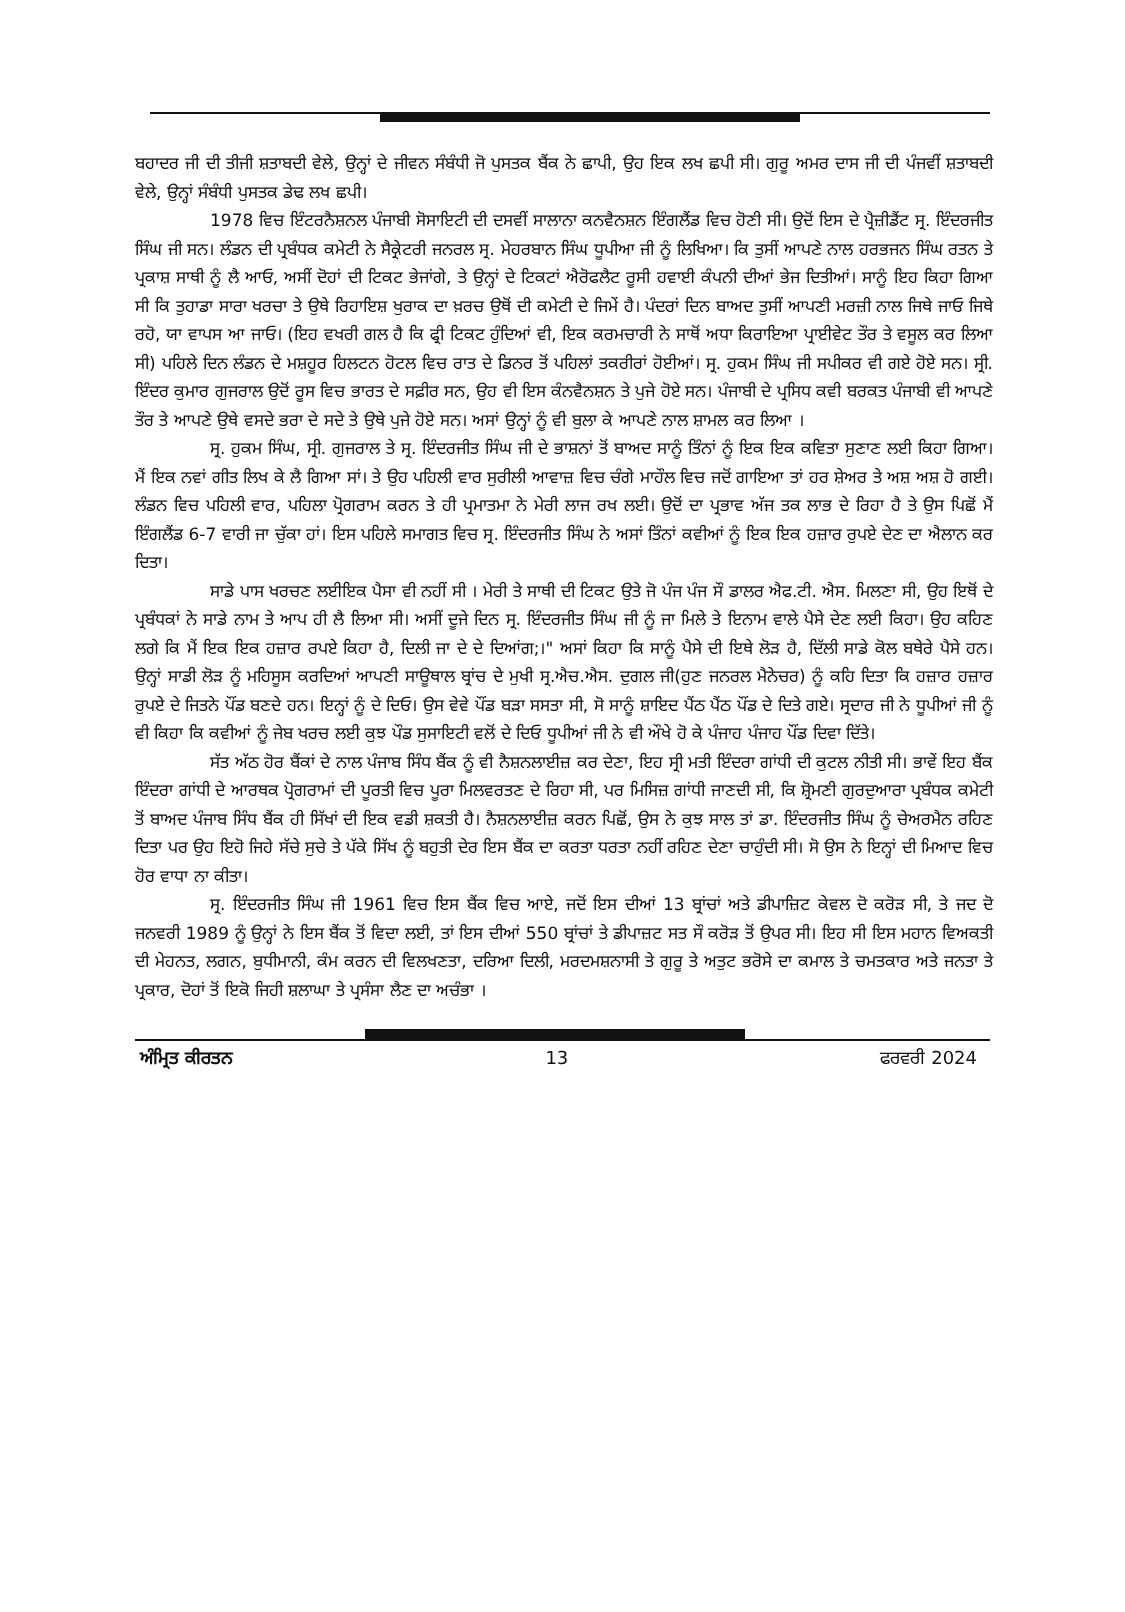ਬਹਾਦਰ ਜੀ ਦੀ ਤੀਜੀ ਸ਼ਤਾਬਦੀ ਵੇਲੇ, ਉਨ੍ਹਾਂ ਦੇ ਜੀਵਨ ਸੰਬੰਧੀ ਜੋ ਪੁਸਤਕ ਬੈਂਕ ਨੇ ਛਾਪੀ, ਉਹ ਇਕ ਲਖ ਛਪੀ ਸੀ। ਗੁਰੂ ਅਮਰ ਦਾਸ ਜੀ ਦੀ ਪੰਜਵੀਂ ਸ਼ਤਾਬਦੀ ਵੇਲੇ, ਉਨ੍ਹਾਂ ਸੰਬੰਧੀ ਪੁਸਤਕ ਡੇਢ ਲਖ ਛਪੀ।
1978 ਵਿਚ ਇੰਟਰਨੈਸ਼ਨਲ ਪੰਜਾਬੀ ਸੋਸਾਇਟੀ ਦੀ ਦਸਵੀਂ ਸਾਲਾਨਾ ਕਨਵੈਨਸ਼ਨ ਇੰਗਲੈਂਡ ਵਿਚ ਹੋਣੀ ਸੀ। ਉਦੋਂ ਇਸ ਦੇ ਪ੍ਰੈਜ਼ੀਡੈਂਟ ਸ੍ਰ. ਇੰਦਰਜੀਤ ਸਿੰਘ ਜੀ ਸਨ। ਲੰਡਨ ਦੀ ਪ੍ਰਬੰਧਕ ਕਮੇਟੀ ਨੇ ਸੈਕ੍ਰੇਟਰੀ ਜਨਰਲ ਸ੍ਰ. ਮੇਹਰਬਾਨ ਸਿੰਘ ਧੂਪੀਆ ਜੀ ਨੂੰ ਲਿਖਿਆ। ਕਿ ਤੁਸੀਂ ਆਪਣੇ ਨਾਲ ਹਰਭਜਨ ਸਿੰਘ ਰਤਨ ਤੇ ਪ੍ਰਕਾਸ਼ ਸਾਥੀ ਨੂੰ ਲੈ ਆਓ, ਅਸੀਂ ਦੋਹਾਂ ਦੀ ਟਿਕਟ ਭੇਜਾਂਗੇ, ਤੇ ਉਨ੍ਹਾਂ ਦੇ ਟਿਕਟਾਂ ਐਰੋਫਲੈਟ ਰੂਸੀ ਹਵਾਈ ਕੰਪਨੀ ਦੀਆਂ ਭੇਜ ਦਿਤੀਆਂ। ਸਾਨੂੰ ਇਹ ਕਿਹਾ ਗਿਆ ਸੀ ਕਿ ਤੁਹਾਡਾ ਸਾਰਾ ਖਰਚਾ ਤੇ ਉਥੇ ਰਿਹਾਇਸ਼ ਖੁਰਾਕ ਦਾ ਖ਼ਰਚ ਉਥੋਂ ਦੀ ਕਮੇਟੀ ਦੇ ਜਿਮੇਂ ਹੈ। ਪੰਦਰਾਂ ਦਿਨ ਬਾਅਦ ਤੁਸੀਂ ਆਪਣੀ ਮਰਜ਼ੀ ਨਾਲ ਜਿਥੇ ਜਾਓ ਜਿਥੇ ਰਹੋ, ਯਾ ਵਾਪਸ ਆ ਜਾਓ। (ਇਹ ਵਖਰੀ ਗਲ ਹੈ ਕਿ ਫ੍ਰੀ ਟਿਕਟ ਹੁੰਦਿਆਂ ਵੀ, ਇਕ ਕਰਮਚਾਰੀ ਨੇ ਸਾਥੋਂ ਅਧਾ ਕਿਰਾਇਆ ਪ੍ਰਾਈਵੇਟ ਤੌਰ ਤੇ ਵਸੂਲ ਕਰ ਲਿਆ ਸੀ) ਪਹਿਲੇ ਦਿਨ ਲੰਡਨ ਦੇ ਮਸ਼ਹੂਰ ਹਿਲਟਨ ਹੋਟਲ ਵਿਚ ਰਾਤ ਦੇ ਡਿਨਰ ਤੋਂ ਪਹਿਲਾਂ ਤਕਰੀਰਾਂ ਹੋਈਆਂ। ਸ੍ਰ. ਹੁਕਮ ਸਿੰਘ ਜੀ ਸਪੀਕਰ ਵੀ ਗਏ ਹੋਏ ਸਨ। ਸ੍ਰੀ. ਇੰਦਰ ਕੁਮਾਰ ਗੁਜਰਾਲ ਉਦੋਂ ਰੂਸ ਵਿਚ ਭਾਰਤ ਦੇ ਸਫ਼ੀਰ ਸਨ, ਉਹ ਵੀ ਇਸ ਕੰਨਵੈਨਸ਼ਨ ਤੇ ਪੁਜੇ ਹੋਏ ਸਨ। ਪੰਜਾਬੀ ਦੇ ਪ੍ਰਸਿਧ ਕਵੀ ਬਰਕਤ ਪੰਜਾਬੀ ਵੀ ਆਪਣੇ ਤੌਰ ਤੇ ਆਪਣੇ ਉਥੇ ਵਸਦੇ ਭਰਾ ਦੇ ਸਦੇ ਤੇ ਉਥੇ ਪੁਜੇ ਹੋਏ ਸਨ। ਅਸਾਂ ਉਨ੍ਹਾਂ ਨੂੰ ਵੀ ਬੁਲਾ ਕੇ ਆਪਣੇ ਨਾਲ ਸ਼ਾਮਲ ਕਰ ਲਿਆ ।
ਸ੍ਰ. ਹੁਕਮ ਸਿੰਘ, ਸ੍ਰੀ. ਗੁਜਰਾਲ ਤੇ ਸ੍ਰ. ਇੰਦਰਜੀਤ ਸਿੰਘ ਜੀ ਦੇ ਭਾਸ਼ਨਾਂ ਤੋਂ ਬਾਅਦ ਸਾਨੂੰ ਤਿੰਨਾਂ ਨੂੰ ਇਕ ਇਕ ਕਵਿਤਾ ਸੁਣਾਣ ਲਈ ਕਿਹਾ ਗਿਆ। ਮੈਂ ਇਕ ਨਵਾਂ ਗੀਤ ਲਿਖ ਕੇ ਲੈ ਗਿਆ ਸਾਂ। ਤੇ ਉਹ ਪਹਿਲੀ ਵਾਰ ਸੁਰੀਲੀ ਆਵਾਜ਼ ਵਿਚ ਚੰਗੇ ਮਾਹੌਲ ਵਿਚ ਜਦੋਂ ਗਾਇਆ ਤਾਂ ਹਰ ਸ਼ੇਅਰ ਤੇ ਅਸ਼ ਅਸ਼ ਹੋ ਗਈ। ਲੰਡਨ ਵਿਚ ਪਹਿਲੀ ਵਾਰ, ਪਹਿਲਾ ਪ੍ਰੋਗਰਾਮ ਕਰਨ ਤੇ ਹੀ ਪ੍ਰਮਾਤਮਾ ਨੇ ਮੇਰੀ ਲਾਜ ਰਖ ਲਈ। ਉਦੋਂ ਦਾ ਪ੍ਰਭਾਵ ਅੱਜ ਤਕ ਲਾਭ ਦੇ ਰਿਹਾ ਹੈ ਤੇ ਉਸ ਪਿਛੋਂ ਮੈਂ ਇੰਗਲੈਂਡ 6-7 ਵਾਰੀ ਜਾ ਚੁੱਕਾ ਹਾਂ। ਇਸ ਪਹਿਲੇ ਸਮਾਗਤ ਵਿਚ ਸ੍ਰ. ਇੰਦਰਜੀਤ ਸਿੰਘ ਨੇ ਅਸਾਂ ਤਿੰਨਾਂ ਕਵੀਆਂ ਨੂੰ ਇਕ ਇਕ ਹਜ਼ਾਰ ਰੁਪਏ ਦੇਣ ਦਾ ਐਲਾਨ ਕਰ ਦਿਤਾ।
ਸਾਡੇ ਪਾਸ ਖਰਚਣ ਲਈਇਕ ਪੈਸਾ ਵੀ ਨਹੀਂ ਸੀ । ਮੇਰੀ ਤੇ ਸਾਥੀ ਦੀ ਟਿਕਟ ਉਤੇ ਜੋ ਪੰਜ ਪੰਜ ਸੌ ਡਾਲਰ ਐਫ.ਟੀ. ਐਸ. ਮਿਲਣਾ ਸੀ, ਉਹ ਇਥੋਂ ਦੇ ਪ੍ਰਬੰਧਕਾਂ ਨੇ ਸਾਡੇ ਨਾਮ ਤੇ ਆਪ ਹੀ ਲੈ ਲਿਆ ਸੀ। ਅਸੀਂ ਦੂਜੇ ਦਿਨ ਸ੍ਰ. ਇੰਦਰਜੀਤ ਸਿੰਘ ਜੀ ਨੂੰ ਜਾ ਮਿਲੇ ਤੇ ਇਨਾਮ ਵਾਲੇ ਪੈਸੇ ਦੇਣ ਲਈ ਕਿਹਾ। ਉਹ ਕਹਿਣ ਲਗੇ ਕਿ ਮੈਂ ਇਕ ਇਕ ਹਜ਼ਾਰ ਰਪਏ ਕਿਹਾ ਹੈ, ਦਿਲੀ ਜਾ ਦੇ ਦੇ ਦਿਆਂਗ;।" ਅਸਾਂ ਕਿਹਾ ਕਿ ਸਾਨੂੰ ਪੈਸੇ ਦੀ ਇਥੇ ਲੋੜ ਹੈ, ਦਿੱਲੀ ਸਾਡੇ ਕੋਲ ਬਥੇਰੇ ਪੈਸੇ ਹਨ। ਉਨ੍ਹਾਂ ਸਾਡੀ ਲੋੜ ਨੂੰ ਮਹਿਸੂਸ ਕਰਦਿਆਂ ਆਪਣੀ ਸਾਊਥਾਲ ਬ੍ਰਾਂਚ ਦੇ ਮੁਖੀ ਸ੍ਰ.ਐਚ.ਐਸ. ਦੁਗਲ ਜੀ(ਹੁਣ ਜਨਰਲ ਮੈਨੇਚਰ) ਨੂੰ ਕਹਿ ਦਿਤਾ ਕਿ ਹਜ਼ਾਰ ਹਜ਼ਾਰ ਰੁਪਏ ਦੇ ਜਿਤਨੇ ਪੌਂਡ ਬਣਦੇ ਹਨ। ਇਨ੍ਹਾਂ ਨੂੰ ਦੇ ਦਿਓ। ਉਸ ਵੇਵੇ ਪੌਂਡ ਬੜਾ ਸਸਤਾ ਸੀ, ਸੋ ਸਾਨੂੰ ਸ਼ਾਇਦ ਪੈਂਠ ਪੈਂਠ ਪੌਂਡ ਦੇ ਦਿਤੇ ਗਏ। ਸ੍ਰਦਾਰ ਜੀ ਨੇ ਧੂਪੀਆਂ ਜੀ ਨੂੰ ਵੀ ਕਿਹਾ ਕਿ ਕਵੀਆਂ ਨੂੰ ਜੇਬ ਖਰਚ ਲਈ ਕੁਝ ਪੌਡ ਸੁਸਾਇਟੀ ਵਲੋਂ ਦੇ ਦਿਓ ਧੂਪੀਆਂ ਜੀ ਨੇ ਵੀ ਔਖੇ ਹੋ ਕੇ ਪੰਜਾਹ ਪੰਜਾਹ ਪੌਂਡ ਦਿਵਾ ਦਿੱਤੇ।
ਸੱਤ ਅੱਠ ਹੋਰ ਬੈਂਕਾਂ ਦੇ ਨਾਲ ਪੰਜਾਬ ਸਿੰਧ ਬੈਂਕ ਨੂੰ ਵੀ ਨੈਸ਼ਨਲਾਈਜ਼ ਕਰ ਦੇਣਾ, ਇਹ ਸ੍ਰੀ ਮਤੀ ਇੰਦਰਾ ਗਾਂਧੀ ਦੀ ਕੁਟਲ ਨੀਤੀ ਸੀ। ਭਾਵੇਂ ਇਹ ਬੈਂਕ ਇੰਦਰਾ ਗਾਂਧੀ ਦੇ ਆਰਥਕ ਪ੍ਰੋਗਰਾਮਾਂ ਦੀ ਪੂਰਤੀ ਵਿਚ ਪੂਰਾ ਮਿਲਵਰਤਣ ਦੇ ਰਿਹਾ ਸੀ, ਪਰ ਮਿਸਿਜ਼ ਗਾਂਧੀ ਜਾਣਦੀ ਸੀ, ਕਿ ਸ਼੍ਰੋਮਣੀ ਗੁਰਦੁਆਰਾ ਪ੍ਰਬੰਧਕ ਕਮੇਟੀ ਤੋਂ ਬਾਅਦ ਪੰਜਾਬ ਸਿੰਧ ਬੈਂਕ ਹੀ ਸਿੱਖਾਂ ਦੀ ਇਕ ਵਡੀ ਸ਼ਕਤੀ ਹੈ। ਨੈਸ਼ਨਲਾਈਜ਼ ਕਰਨ ਪਿਛੋਂ, ਉਸ ਨੇ ਕੁਝ ਸਾਲ ਤਾਂ ਡਾ. ਇੰਦਰਜੀਤ ਸਿੰਘ ਨੂੰ ਚੇਅਰਮੈਨ ਰਹਿਣ ਦਿਤਾ ਪਰ ਉਹ ਇਹੋ ਜਿਹੇ ਸੱਚੇ ਸੁਚੇ ਤੇ ਪੱਕੇ ਸਿੱਖ ਨੂੰ ਬਹੁਤੀ ਦੇਰ ਇਸ ਬੈਂਕ ਦਾ ਕਰਤਾ ਧਰਤਾ ਨਹੀਂ ਰਹਿਣ ਦੇਣਾ ਚਾਹੁੰਦੀ ਸੀ। ਸੋ ਉਸ ਨੇ ਇਨ੍ਹਾਂ ਦੀ ਮਿਆਦ ਵਿਚ ਹੋਰ ਵਾਧਾ ਨਾ ਕੀਤਾ।
ਸ੍ਰ. ਇੰਦਰਜੀਤ ਸਿੰਘ ਜੀ 1961 ਵਿਚ ਇਸ ਬੈਂਕ ਵਿਚ ਆਏ, ਜਦੋਂ ਇਸ ਦੀਆਂ 13 ਬ੍ਰਾਂਚਾਂ ਅਤੇ ਡੀਪਾਜ਼ਿਟ ਕੇਵਲ ਦੋ ਕਰੋੜ ਸੀ, ਤੇ ਜਦ ਦੋ ਜਨਵਰੀ 1989 ਨੂੰ ਉਨ੍ਹਾਂ ਨੇ ਇਸ ਬੈਂਕ ਤੋਂ ਵਿਦਾ ਲਈ, ਤਾਂ ਇਸ ਦੀਆਂ 550 ਬ੍ਰਾਂਚਾਂ ਤੇ ਡੀਪਾਜ਼ਟ ਸਤ ਸੌ ਕਰੋੜ ਤੋਂ ਉਪਰ ਸੀ। ਇਹ ਸੀ ਇਸ ਮਹਾਨ ਵਿਅਕਤੀ ਦੀ ਮੇਹਨਤ, ਲਗਨ, ਬੁਧੀਮਾਨੀ, ਕੰਮ ਕਰਨ ਦੀ ਵਿਲਖਣਤਾ, ਦਰਿਆ ਦਿਲੀ, ਮਰਦਮਸ਼ਨਾਸੀ ਤੇ ਗੁਰੂ ਤੇ ਅਤੁਟ ਭਰੋਸੇ ਦਾ ਕਮਾਲ ਤੇ ਚਮਤਕਾਰ ਅਤੇ ਜਨਤਾ ਤੇ ਪ੍ਰਕਾਰ, ਦੋਹਾਂ ਤੋਂ ਇਕੋ ਜਿਹੀ ਸ਼ਲਾਘਾ ਤੇ ਪ੍ਰਸੰਸਾ ਲੈਣ ਦਾ ਅਚੰਭਾ ।
ਅੰਮ੍ਰਿਤ ਕੀਰਤਨ 13 ਫਰਵਰੀ 2024